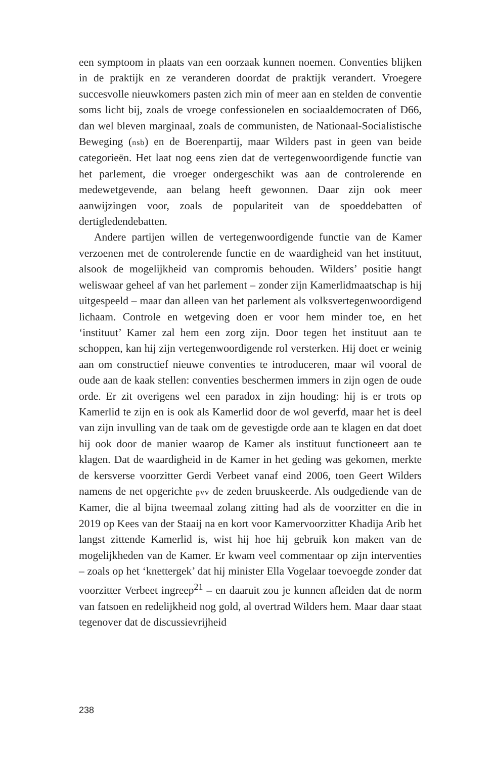een symptoom in plaats van een oorzaak kunnen noemen. Conventies blijken in de praktijk en ze veranderen doordat de praktijk verandert. Vroegere succesvolle nieuwkomers pasten zich min of meer aan en stelden de conventie soms licht bij, zoals de vroege confessionelen en sociaaldemocraten of D66, dan wel bleven marginaal, zoals de communisten, de Nationaal-Socialistische Beweging (nsb) en de Boerenpartij, maar Wilders past in geen van beide categorieën. Het laat nog eens zien dat de vertegenwoordigende functie van het parlement, die vroeger ondergeschikt was aan de controlerende en medewetgevende, aan belang heeft gewonnen. Daar zijn ook meer aanwijzingen voor, zoals de populariteit van de spoeddebatten of dertigledendebatten.
Andere partijen willen de vertegenwoordigende functie van de Kamer verzoenen met de controlerende functie en de waardigheid van het instituut, alsook de mogelijkheid van compromis behouden. Wilders’ positie hangt weliswaar geheel af van het parlement – zonder zijn Kamerlidmaatschap is hij uitgespeeld – maar dan alleen van het parlement als volksvertegenwoordigend lichaam. Controle en wetgeving doen er voor hem minder toe, en het ‘instituut’ Kamer zal hem een zorg zijn. Door tegen het instituut aan te schoppen, kan hij zijn vertegenwoordigende rol versterken. Hij doet er weinig aan om constructief nieuwe conventies te introduceren, maar wil vooral de oude aan de kaak stellen: conventies beschermen immers in zijn ogen de oude orde. Er zit overigens wel een paradox in zijn houding: hij is er trots op Kamerlid te zijn en is ook als Kamerlid door de wol geverfd, maar het is deel van zijn invulling van de taak om de gevestigde orde aan te klagen en dat doet hij ook door de manier waarop de Kamer als instituut functioneert aan te klagen. Dat de waardigheid in de Kamer in het geding was gekomen, merkte de kersverse voorzitter Gerdi Verbeet vanaf eind 2006, toen Geert Wilders namens de net opgerichte pvv de zeden bruuskeerde. Als oudgediende van de Kamer, die al bijna tweemaal zolang zitting had als de voorzitter en die in 2019 op Kees van der Staaij na en kort voor Kamervoorzitter Khadija Arib het langst zittende Kamerlid is, wist hij hoe hij gebruik kon maken van de mogelijkheden van de Kamer. Er kwam veel commentaar op zijn interventies – zoals op het ‘knettergek’ dat hij minister Ella Vogelaar toevoegde zonder dat voorzitter Verbeet ingreep<sup>21</sup> – en daaruit zou je kunnen afleiden dat de norm van fatsoen en redelijkheid nog gold, al overtrad Wilders hem. Maar daar staat tegenover dat de discussievrijheid
238